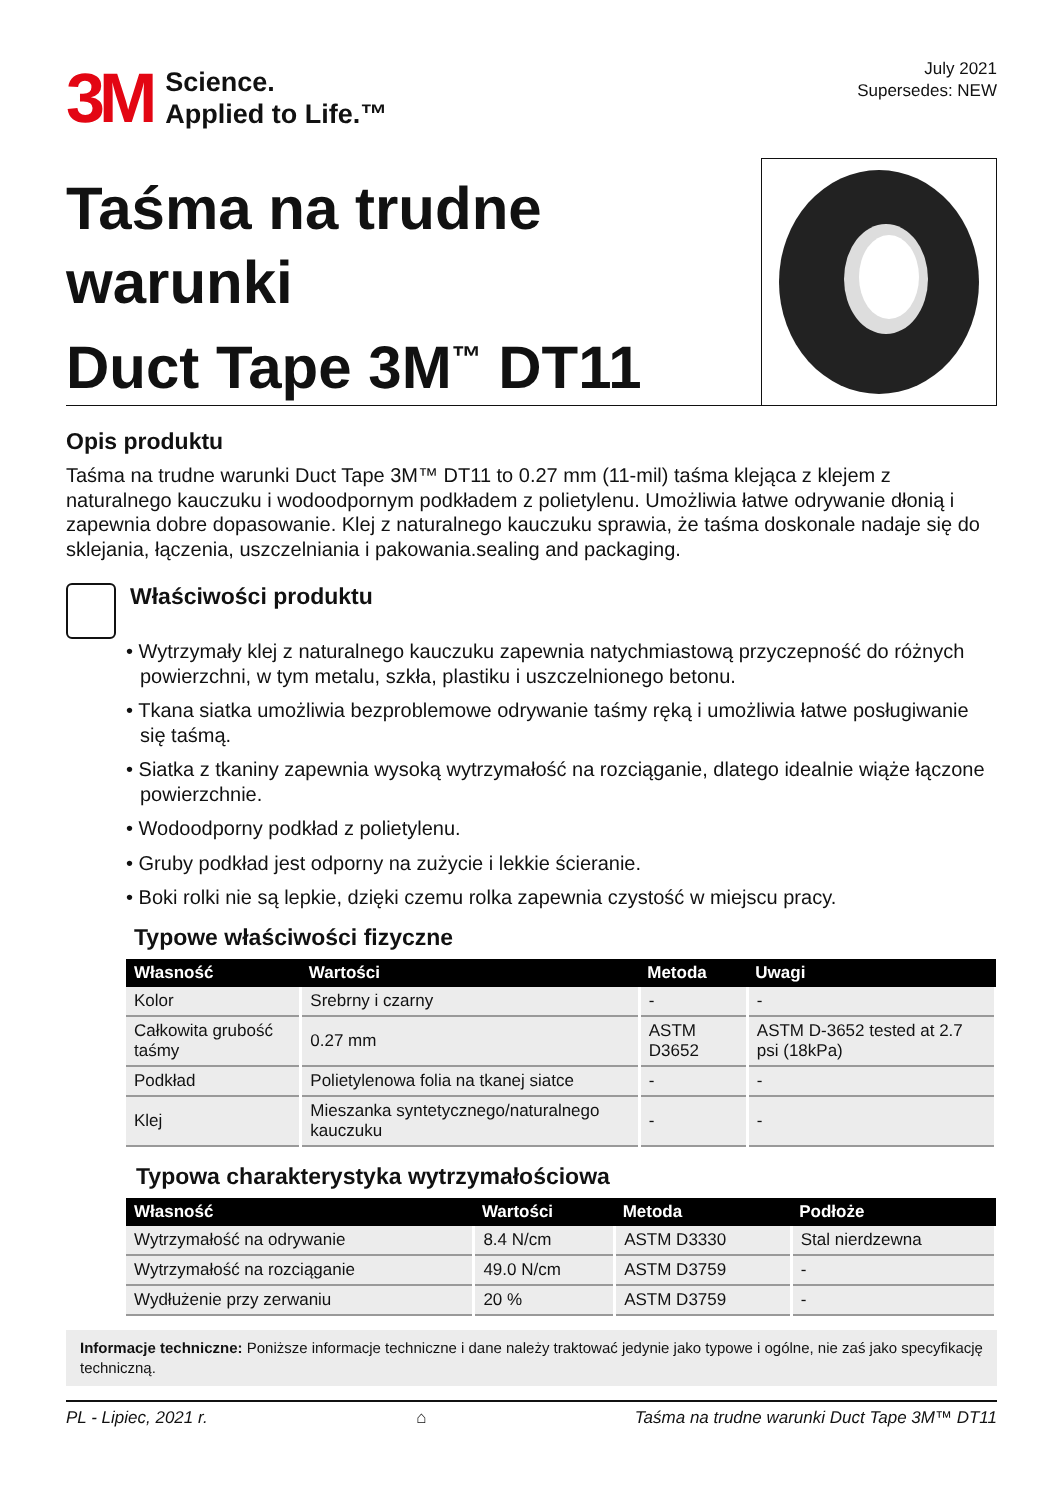3M Science.
Applied to Life.™
July 2021
Supersedes: NEW
Taśma na trudne warunki
Duct Tape 3M<sup>™</sup> DT11
Opis produktu
Taśma na trudne warunki Duct Tape 3M™ DT11 to 0.27 mm (11-mil) taśma klejąca z klejem z naturalnego kauczuku i wodoodpornym podkładem z polietylenu. Umożliwia łatwe odrywanie dłonią i zapewnia dobre dopasowanie. Klej z naturalnego kauczuku sprawia, że taśma doskonale nadaje się do sklejania, łączenia, uszczelniania i pakowania.sealing and packaging.
Właściwości produktu
• Wytrzymały klej z naturalnego kauczuku zapewnia natychmiastową przyczepność do różnych powierzchni, w tym metalu, szkła, plastiku i uszczelnionego betonu.
• Tkana siatka umożliwia bezproblemowe odrywanie taśmy ręką i umożliwia łatwe posługiwanie się taśmą.
• Siatka z tkaniny zapewnia wysoką wytrzymałość na rozciąganie, dlatego idealnie wiąże łączone powierzchnie.
• Wodoodporny podkład z polietylenu.
• Gruby podkład jest odporny na zużycie i lekkie ścieranie.
• Boki rolki nie są lepkie, dzięki czemu rolka zapewnia czystość w miejscu pracy.
Typowe właściwości fizyczne
| Własność | Wartości | Metoda | Uwagi |
| --- | --- | --- | --- |
| Kolor | Srebrny i czarny | - | - |
| Całkowita grubość taśmy | 0.27 mm | ASTM D3652 | ASTM D-3652 tested at 2.7 psi (18kPa) |
| Podkład | Polietylenowa folia na tkanej siatce | - | - |
| Klej | Mieszanka syntetycznego/naturalnego kauczuku | - | - |
Typowa charakterystyka wytrzymałościowa
| Własność | Wartości | Metoda | Podłoże |
| --- | --- | --- | --- |
| Wytrzymałość na odrywanie | 8.4 N/cm | ASTM D3330 | Stal nierdzewna |
| Wytrzymałość na rozciąganie | 49.0 N/cm | ASTM D3759 | - |
| Wydłużenie przy zerwaniu | 20 % | ASTM D3759 | - |
Informacje techniczne: Poniższe informacje techniczne i dane należy traktować jedynie jako typowe i ogólne, nie zaś jako specyfikację techniczną.
PL - Lipiec, 2021 r. ⌂ Taśma na trudne warunki Duct Tape 3M™ DT11